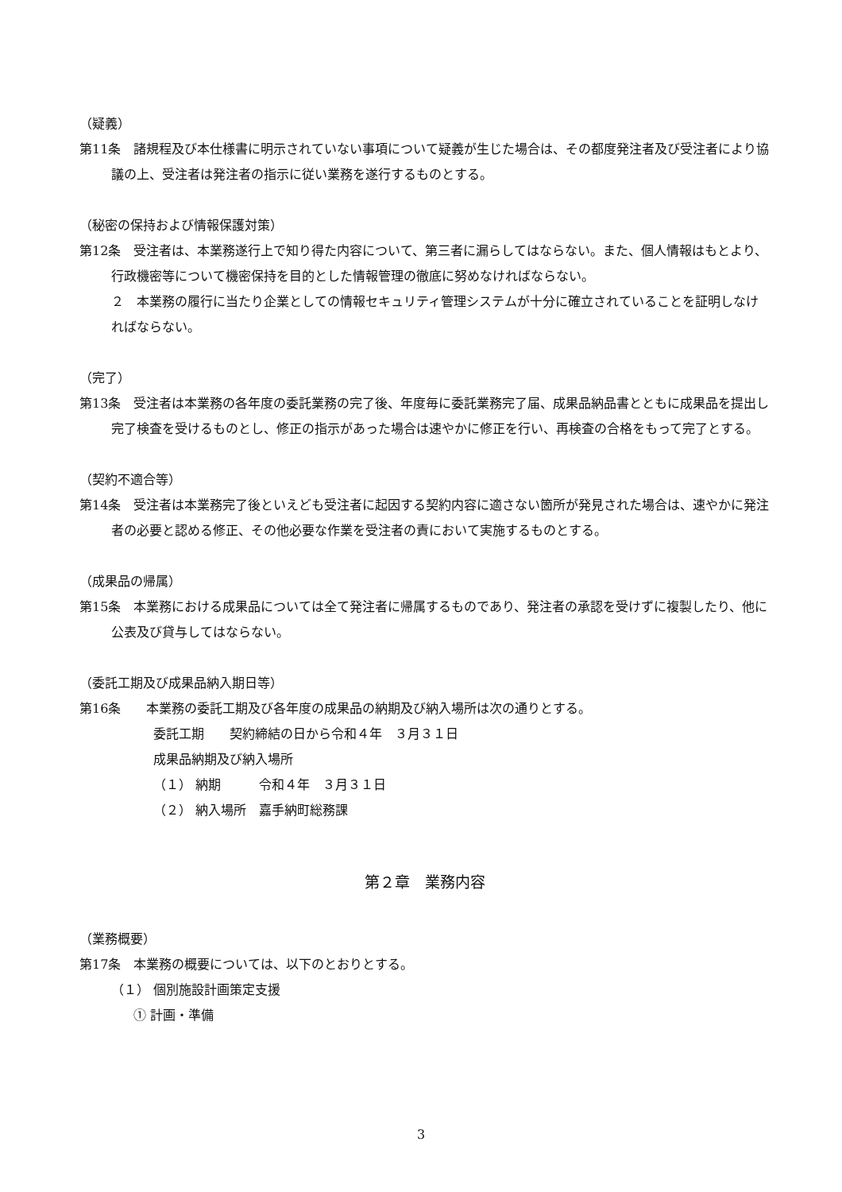（疑義）
第11条　諸規程及び本仕様書に明示されていない事項について疑義が生じた場合は、その都度発注者及び受注者により協議の上、受注者は発注者の指示に従い業務を遂行するものとする。
（秘密の保持および情報保護対策）
第12条　受注者は、本業務遂行上で知り得た内容について、第三者に漏らしてはならない。また、個人情報はもとより、行政機密等について機密保持を目的とした情報管理の徹底に努めなければならない。
２　本業務の履行に当たり企業としての情報セキュリティ管理システムが十分に確立されていることを証明しなければならない。
（完了）
第13条　受注者は本業務の各年度の委託業務の完了後、年度毎に委託業務完了届、成果品納品書とともに成果品を提出し完了検査を受けるものとし、修正の指示があった場合は速やかに修正を行い、再検査の合格をもって完了とする。
（契約不適合等）
第14条　受注者は本業務完了後といえども受注者に起因する契約内容に適さない箇所が発見された場合は、速やかに発注者の必要と認める修正、その他必要な作業を受注者の責において実施するものとする。
（成果品の帰属）
第15条　本業務における成果品については全て発注者に帰属するものであり、発注者の承認を受けずに複製したり、他に公表及び貸与してはならない。
（委託工期及び成果品納入期日等）
第16条　　本業務の委託工期及び各年度の成果品の納期及び納入場所は次の通りとする。
委託工期　　契約締結の日から令和４年　３月３１日
成果品納期及び納入場所
（１） 納期　　　令和４年　３月３１日
（２） 納入場所　嘉手納町総務課
第２章　業務内容
（業務概要）
第17条　本業務の概要については、以下のとおりとする。
（１） 個別施設計画策定支援
① 計画・準備
3